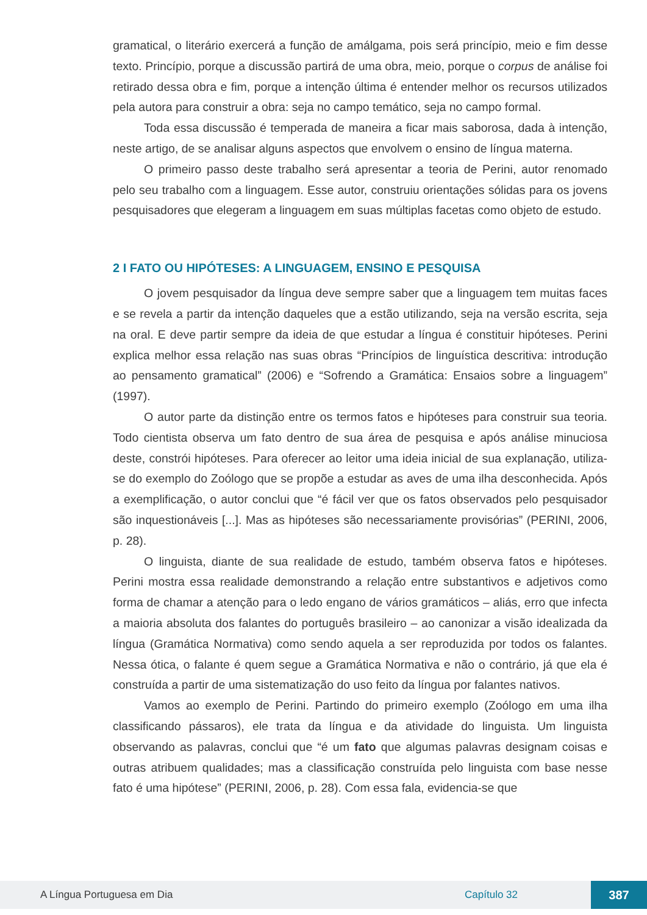gramatical, o literário exercerá a função de amálgama, pois será princípio, meio e fim desse texto. Princípio, porque a discussão partirá de uma obra, meio, porque o corpus de análise foi retirado dessa obra e fim, porque a intenção última é entender melhor os recursos utilizados pela autora para construir a obra: seja no campo temático, seja no campo formal.
Toda essa discussão é temperada de maneira a ficar mais saborosa, dada à intenção, neste artigo, de se analisar alguns aspectos que envolvem o ensino de língua materna.
O primeiro passo deste trabalho será apresentar a teoria de Perini, autor renomado pelo seu trabalho com a linguagem. Esse autor, construiu orientações sólidas para os jovens pesquisadores que elegeram a linguagem em suas múltiplas facetas como objeto de estudo.
2 I FATO OU HIPÓTESES: A LINGUAGEM, ENSINO E PESQUISA
O jovem pesquisador da língua deve sempre saber que a linguagem tem muitas faces e se revela a partir da intenção daqueles que a estão utilizando, seja na versão escrita, seja na oral. E deve partir sempre da ideia de que estudar a língua é constituir hipóteses. Perini explica melhor essa relação nas suas obras “Princípios de linguística descritiva: introdução ao pensamento gramatical” (2006) e “Sofrendo a Gramática: Ensaios sobre a linguagem” (1997).
O autor parte da distinção entre os termos fatos e hipóteses para construir sua teoria. Todo cientista observa um fato dentro de sua área de pesquisa e após análise minuciosa deste, constrói hipóteses. Para oferecer ao leitor uma ideia inicial de sua explanação, utiliza-se do exemplo do Zoólogo que se propõe a estudar as aves de uma ilha desconhecida. Após a exemplificação, o autor conclui que “é fácil ver que os fatos observados pelo pesquisador são inquestionáveis [...]. Mas as hipóteses são necessariamente provisórias” (PERINI, 2006, p. 28).
O linguista, diante de sua realidade de estudo, também observa fatos e hipóteses. Perini mostra essa realidade demonstrando a relação entre substantivos e adjetivos como forma de chamar a atenção para o ledo engano de vários gramáticos – aliás, erro que infecta a maioria absoluta dos falantes do português brasileiro – ao canonizar a visão idealizada da língua (Gramática Normativa) como sendo aquela a ser reproduzida por todos os falantes. Nessa ótica, o falante é quem segue a Gramática Normativa e não o contrário, já que ela é construída a partir de uma sistematização do uso feito da língua por falantes nativos.
Vamos ao exemplo de Perini. Partindo do primeiro exemplo (Zoólogo em uma ilha classificando pássaros), ele trata da língua e da atividade do linguista. Um linguista observando as palavras, conclui que “é um fato que algumas palavras designam coisas e outras atribuem qualidades; mas a classificação construída pelo linguista com base nesse fato é uma hipótese” (PERINI, 2006, p. 28). Com essa fala, evidencia-se que
A Língua Portuguesa em Dia Capítulo 32 387